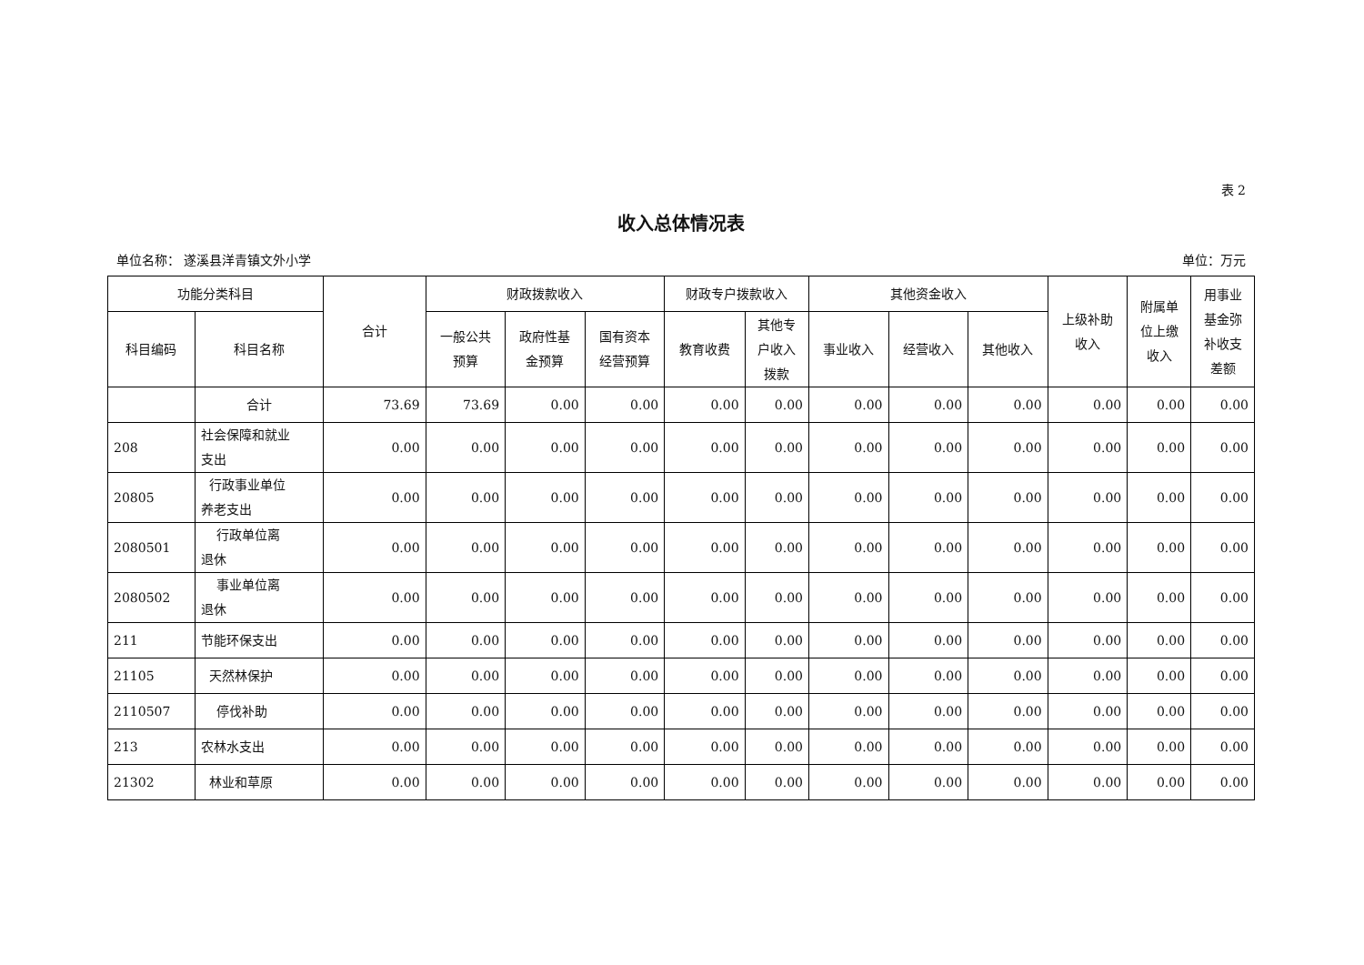表 2
收入总体情况表
单位名称： 遂溪县洋青镇文外小学 单位：万元
| 功能分类科目 | | 合计 | 财政拨款收入 | | | 财政专户拨款收入 | | 其他资金收入 | | | 上级补助 收入 | 附属单 位上缴 收入 | 用事业 基金弥 补收支 差额 |
| --- | --- | --- | --- | --- | --- | --- | --- | --- | --- | --- | --- | --- | --- |
| 科目编码 | 科目名称 | | 一般公共 预算 | 政府性基 金预算 | 国有资本 经营预算 | 教育收费 | 其他专 户收入 拨款 | 事业收入 | 经营收入 | 其他收入 | | | |
| | 合计 | 73.69 | 73.69 | 0.00 | 0.00 | 0.00 | 0.00 | 0.00 | 0.00 | 0.00 | 0.00 | 0.00 | 0.00 |
| 208 | 社会保障和就业 支出 | 0.00 | 0.00 | 0.00 | 0.00 | 0.00 | 0.00 | 0.00 | 0.00 | 0.00 | 0.00 | 0.00 | 0.00 |
| 20805 | 行政事业单位 养老支出 | 0.00 | 0.00 | 0.00 | 0.00 | 0.00 | 0.00 | 0.00 | 0.00 | 0.00 | 0.00 | 0.00 | 0.00 |
| 2080501 | 行政单位离 退休 | 0.00 | 0.00 | 0.00 | 0.00 | 0.00 | 0.00 | 0.00 | 0.00 | 0.00 | 0.00 | 0.00 | 0.00 |
| 2080502 | 事业单位离 退休 | 0.00 | 0.00 | 0.00 | 0.00 | 0.00 | 0.00 | 0.00 | 0.00 | 0.00 | 0.00 | 0.00 | 0.00 |
| 211 | 节能环保支出 | 0.00 | 0.00 | 0.00 | 0.00 | 0.00 | 0.00 | 0.00 | 0.00 | 0.00 | 0.00 | 0.00 | 0.00 |
| 21105 | 天然林保护 | 0.00 | 0.00 | 0.00 | 0.00 | 0.00 | 0.00 | 0.00 | 0.00 | 0.00 | 0.00 | 0.00 | 0.00 |
| 2110507 | 停伐补助 | 0.00 | 0.00 | 0.00 | 0.00 | 0.00 | 0.00 | 0.00 | 0.00 | 0.00 | 0.00 | 0.00 | 0.00 |
| 213 | 农林水支出 | 0.00 | 0.00 | 0.00 | 0.00 | 0.00 | 0.00 | 0.00 | 0.00 | 0.00 | 0.00 | 0.00 | 0.00 |
| 21302 | 林业和草原 | 0.00 | 0.00 | 0.00 | 0.00 | 0.00 | 0.00 | 0.00 | 0.00 | 0.00 | 0.00 | 0.00 | 0.00 |